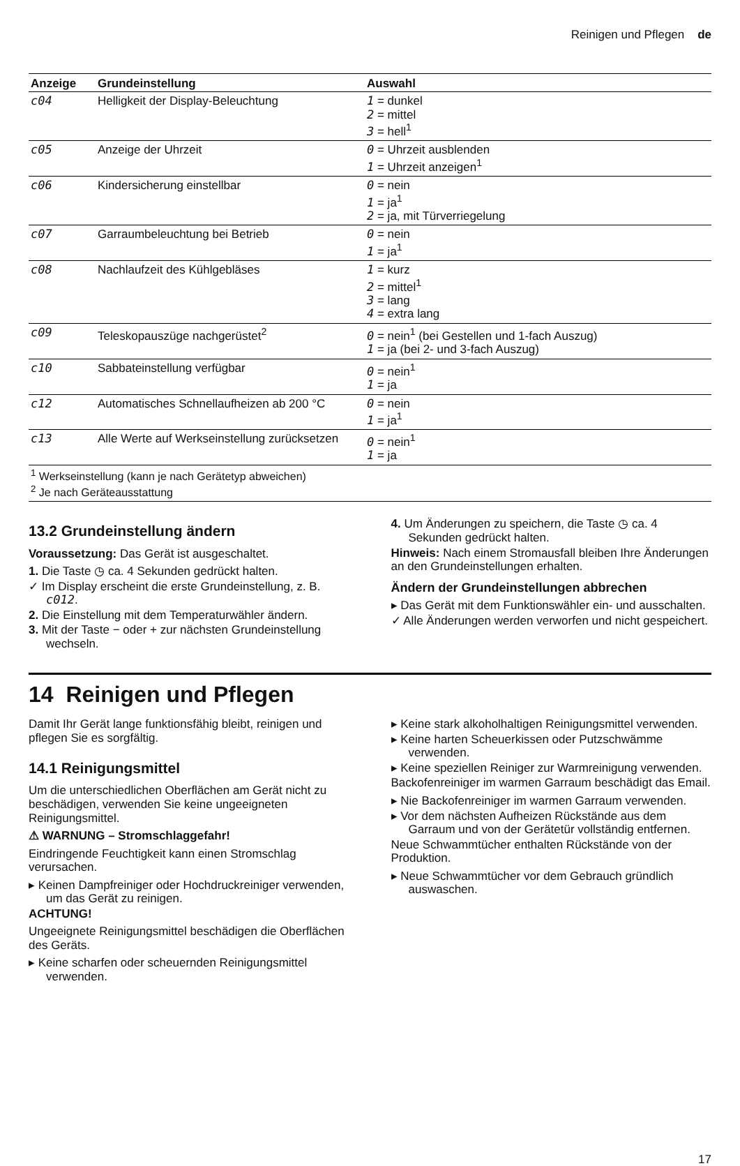Reinigen und Pflegen de
| Anzeige | Grundeinstellung | Auswahl |
| --- | --- | --- |
| c04 | Helligkeit der Display-Beleuchtung | 1 = dunkel 2 = mittel 3 = hell<sup>1</sup> |
| c05 | Anzeige der Uhrzeit | 0 = Uhrzeit ausblenden 1 = Uhrzeit anzeigen<sup>1</sup> |
| c06 | Kindersicherung einstellbar | 0 = nein 1 = ja<sup>1</sup> 2 = ja, mit Türverriegelung |
| c07 | Garraumbeleuchtung bei Betrieb | 0 = nein 1 = ja<sup>1</sup> |
| c08 | Nachlaufzeit des Kühlgebläses | 1 = kurz 2 = mittel<sup>1</sup> 3 = lang 4 = extra lang |
| c09 | Teleskopauszüge nachgerüstet<sup>2</sup> | 0 = nein<sup>1</sup> (bei Gestellen und 1-fach Auszug) 1 = ja (bei 2- und 3-fach Auszug) |
| c10 | Sabbateinstellung verfügbar | 0 = nein<sup>1</sup> 1 = ja |
| c12 | Automatisches Schnellaufheizen ab 200 °C | 0 = nein 1 = ja<sup>1</sup> |
| c13 | Alle Werte auf Werkseinstellung zurücksetzen | 0 = nein<sup>1</sup> 1 = ja |
| <sup>1</sup> Werkseinstellung (kann je nach Gerätetyp abweichen) <sup>2</sup> Je nach Geräteausstattung | | |
13.2 Grundeinstellung ändern
Voraussetzung: Das Gerät ist ausgeschaltet.
1. Die Taste ◷ ca. 4 Sekunden gedrückt halten.
✓ Im Display erscheint die erste Grundeinstellung, z. B. c012.
2. Die Einstellung mit dem Temperaturwähler ändern.
3. Mit der Taste − oder + zur nächsten Grundeinstellung wechseln.
4. Um Änderungen zu speichern, die Taste ◷ ca. 4 Sekunden gedrückt halten.
Hinweis: Nach einem Stromausfall bleiben Ihre Änderungen an den Grundeinstellungen erhalten.
Ändern der Grundeinstellungen abbrechen
▸ Das Gerät mit dem Funktionswähler ein- und ausschalten.
✓ Alle Änderungen werden verworfen und nicht gespeichert.
14 Reinigen und Pflegen
Damit Ihr Gerät lange funktionsfähig bleibt, reinigen und pflegen Sie es sorgfältig.
14.1 Reinigungsmittel
Um die unterschiedlichen Oberflächen am Gerät nicht zu beschädigen, verwenden Sie keine ungeeigneten Reinigungsmittel.
⚠ WARNUNG – Stromschlaggefahr!
Eindringende Feuchtigkeit kann einen Stromschlag verursachen.
▸ Keinen Dampfreiniger oder Hochdruckreiniger verwenden, um das Gerät zu reinigen.
ACHTUNG!
Ungeeignete Reinigungsmittel beschädigen die Oberflächen des Geräts.
▸ Keine scharfen oder scheuernden Reinigungsmittel verwenden.
▸ Keine stark alkoholhaltigen Reinigungsmittel verwenden.
▸ Keine harten Scheuerkissen oder Putzschwämme verwenden.
▸ Keine speziellen Reiniger zur Warmreinigung verwenden.
Backofenreiniger im warmen Garraum beschädigt das Email.
▸ Nie Backofenreiniger im warmen Garraum verwenden.
▸ Vor dem nächsten Aufheizen Rückstände aus dem Garraum und von der Gerätetür vollständig entfernen.
Neue Schwammtücher enthalten Rückstände von der Produktion.
▸ Neue Schwammtücher vor dem Gebrauch gründlich auswaschen.
17